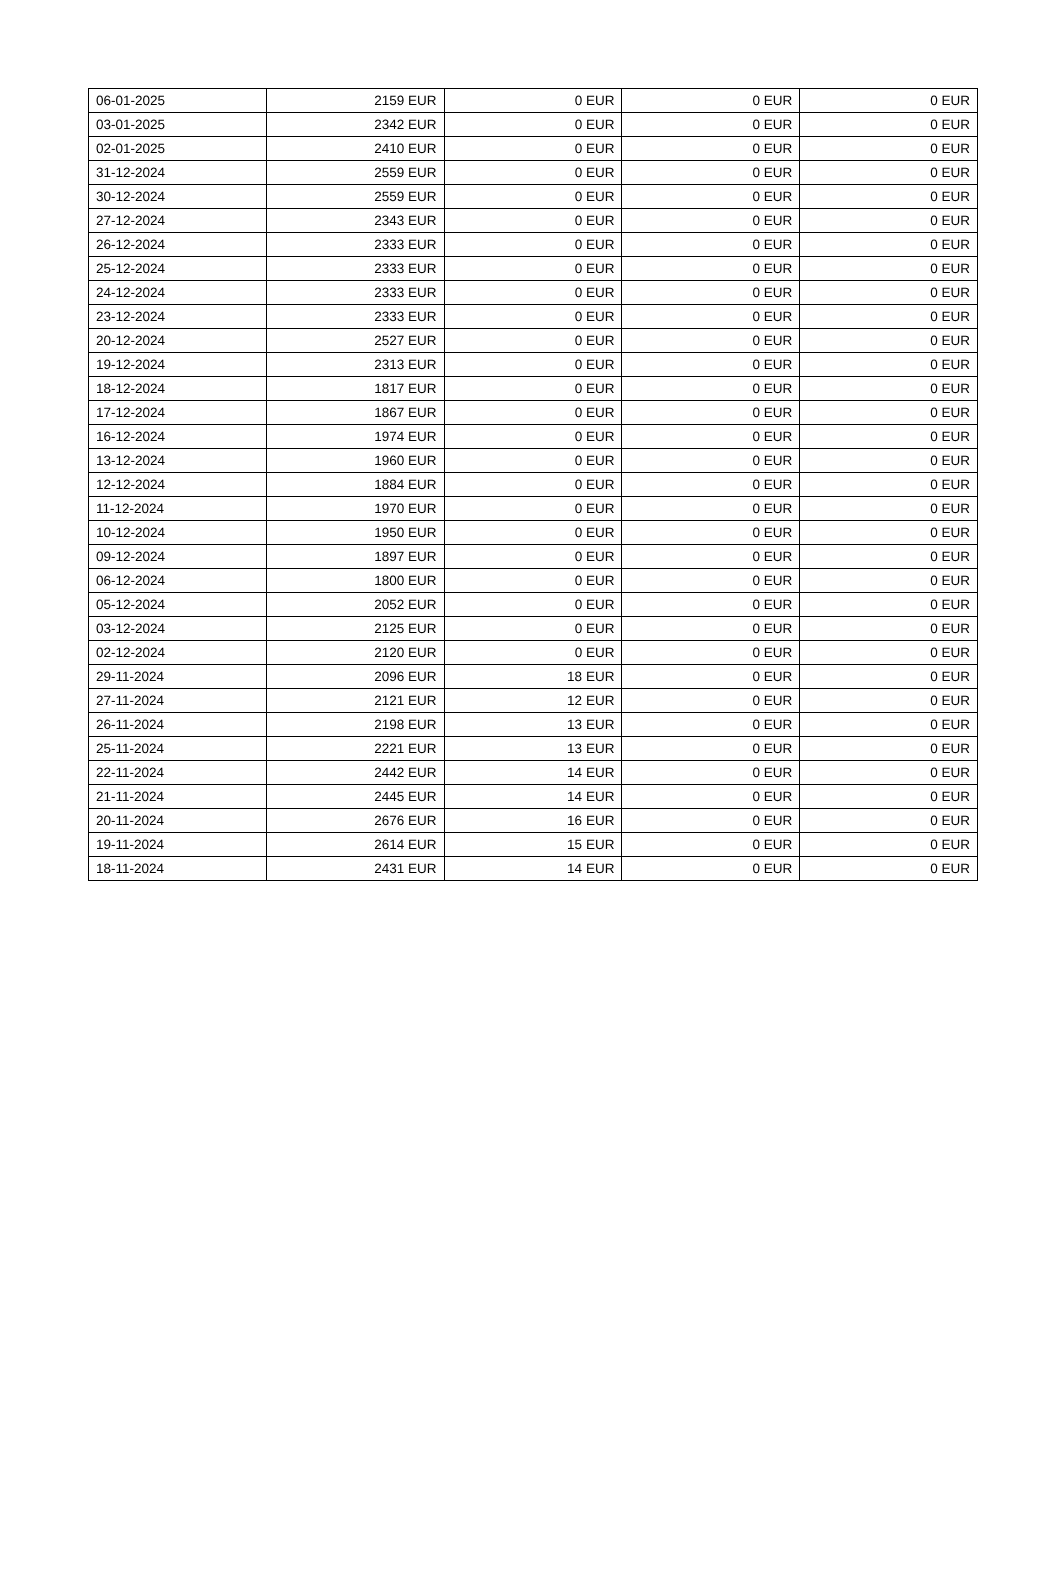| 06-01-2025 | 2159 EUR | 0 EUR | 0 EUR | 0 EUR |
| 03-01-2025 | 2342 EUR | 0 EUR | 0 EUR | 0 EUR |
| 02-01-2025 | 2410 EUR | 0 EUR | 0 EUR | 0 EUR |
| 31-12-2024 | 2559 EUR | 0 EUR | 0 EUR | 0 EUR |
| 30-12-2024 | 2559 EUR | 0 EUR | 0 EUR | 0 EUR |
| 27-12-2024 | 2343 EUR | 0 EUR | 0 EUR | 0 EUR |
| 26-12-2024 | 2333 EUR | 0 EUR | 0 EUR | 0 EUR |
| 25-12-2024 | 2333 EUR | 0 EUR | 0 EUR | 0 EUR |
| 24-12-2024 | 2333 EUR | 0 EUR | 0 EUR | 0 EUR |
| 23-12-2024 | 2333 EUR | 0 EUR | 0 EUR | 0 EUR |
| 20-12-2024 | 2527 EUR | 0 EUR | 0 EUR | 0 EUR |
| 19-12-2024 | 2313 EUR | 0 EUR | 0 EUR | 0 EUR |
| 18-12-2024 | 1817 EUR | 0 EUR | 0 EUR | 0 EUR |
| 17-12-2024 | 1867 EUR | 0 EUR | 0 EUR | 0 EUR |
| 16-12-2024 | 1974 EUR | 0 EUR | 0 EUR | 0 EUR |
| 13-12-2024 | 1960 EUR | 0 EUR | 0 EUR | 0 EUR |
| 12-12-2024 | 1884 EUR | 0 EUR | 0 EUR | 0 EUR |
| 11-12-2024 | 1970 EUR | 0 EUR | 0 EUR | 0 EUR |
| 10-12-2024 | 1950 EUR | 0 EUR | 0 EUR | 0 EUR |
| 09-12-2024 | 1897 EUR | 0 EUR | 0 EUR | 0 EUR |
| 06-12-2024 | 1800 EUR | 0 EUR | 0 EUR | 0 EUR |
| 05-12-2024 | 2052 EUR | 0 EUR | 0 EUR | 0 EUR |
| 03-12-2024 | 2125 EUR | 0 EUR | 0 EUR | 0 EUR |
| 02-12-2024 | 2120 EUR | 0 EUR | 0 EUR | 0 EUR |
| 29-11-2024 | 2096 EUR | 18 EUR | 0 EUR | 0 EUR |
| 27-11-2024 | 2121 EUR | 12 EUR | 0 EUR | 0 EUR |
| 26-11-2024 | 2198 EUR | 13 EUR | 0 EUR | 0 EUR |
| 25-11-2024 | 2221 EUR | 13 EUR | 0 EUR | 0 EUR |
| 22-11-2024 | 2442 EUR | 14 EUR | 0 EUR | 0 EUR |
| 21-11-2024 | 2445 EUR | 14 EUR | 0 EUR | 0 EUR |
| 20-11-2024 | 2676 EUR | 16 EUR | 0 EUR | 0 EUR |
| 19-11-2024 | 2614 EUR | 15 EUR | 0 EUR | 0 EUR |
| 18-11-2024 | 2431 EUR | 14 EUR | 0 EUR | 0 EUR |